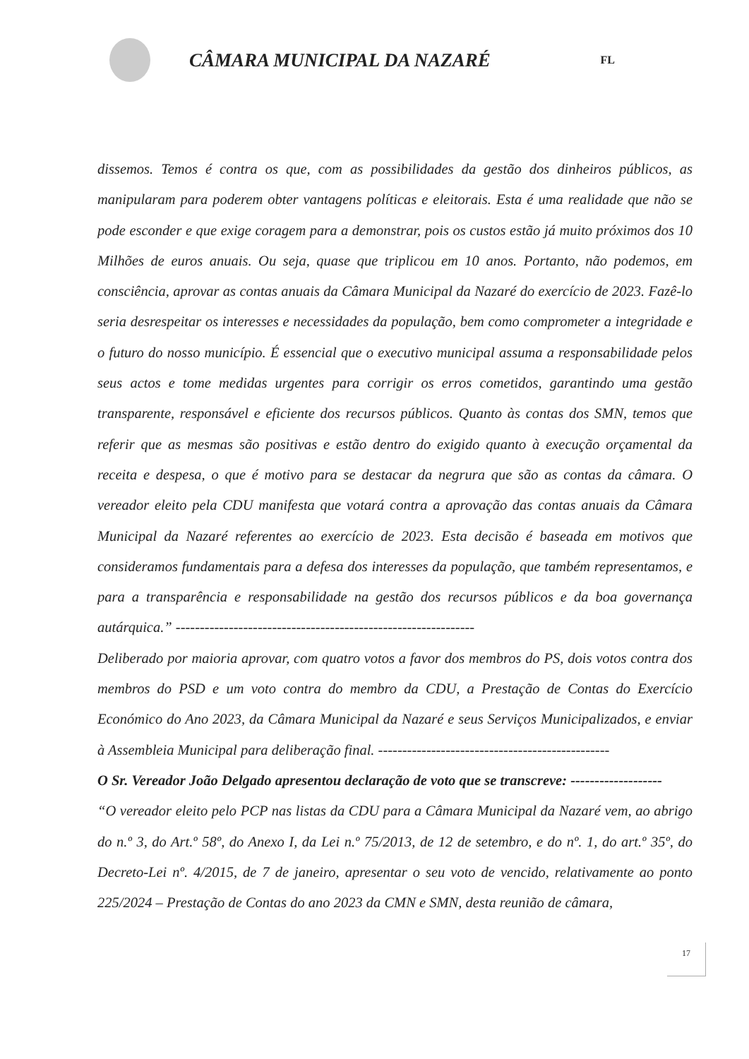CÂMARA MUNICIPAL DA NAZARÉ
FL
dissemos. Temos é contra os que, com as possibilidades da gestão dos dinheiros públicos, as manipularam para poderem obter vantagens políticas e eleitorais. Esta é uma realidade que não se pode esconder e que exige coragem para a demonstrar, pois os custos estão já muito próximos dos 10 Milhões de euros anuais. Ou seja, quase que triplicou em 10 anos. Portanto, não podemos, em consciência, aprovar as contas anuais da Câmara Municipal da Nazaré do exercício de 2023. Fazê-lo seria desrespeitar os interesses e necessidades da população, bem como comprometer a integridade e o futuro do nosso município. É essencial que o executivo municipal assuma a responsabilidade pelos seus actos e tome medidas urgentes para corrigir os erros cometidos, garantindo uma gestão transparente, responsável e eficiente dos recursos públicos. Quanto às contas dos SMN, temos que referir que as mesmas são positivas e estão dentro do exigido quanto à execução orçamental da receita e despesa, o que é motivo para se destacar da negrura que são as contas da câmara. O vereador eleito pela CDU manifesta que votará contra a aprovação das contas anuais da Câmara Municipal da Nazaré referentes ao exercício de 2023. Esta decisão é baseada em motivos que consideramos fundamentais para a defesa dos interesses da população, que também representamos, e para a transparência e responsabilidade na gestão dos recursos públicos e da boa governança autárquica.” --------------------------------------------------------------
Deliberado por maioria aprovar, com quatro votos a favor dos membros do PS, dois votos contra dos membros do PSD e um voto contra do membro da CDU, a Prestação de Contas do Exercício Económico do Ano 2023, da Câmara Municipal da Nazaré e seus Serviços Municipalizados, e enviar à Assembleia Municipal para deliberação final. ------------------------------------------------
O Sr. Vereador João Delgado apresentou declaração de voto que se transcreve: -------------------
“O vereador eleito pelo PCP nas listas da CDU para a Câmara Municipal da Nazaré vem, ao abrigo do n.º 3, do Art.º 58º, do Anexo I, da Lei n.º 75/2013, de 12 de setembro, e do nº. 1, do art.º 35º, do Decreto-Lei nº. 4/2015, de 7 de janeiro, apresentar o seu voto de vencido, relativamente ao ponto 225/2024 – Prestação de Contas do ano 2023 da CMN e SMN, desta reunião de câmara,
17